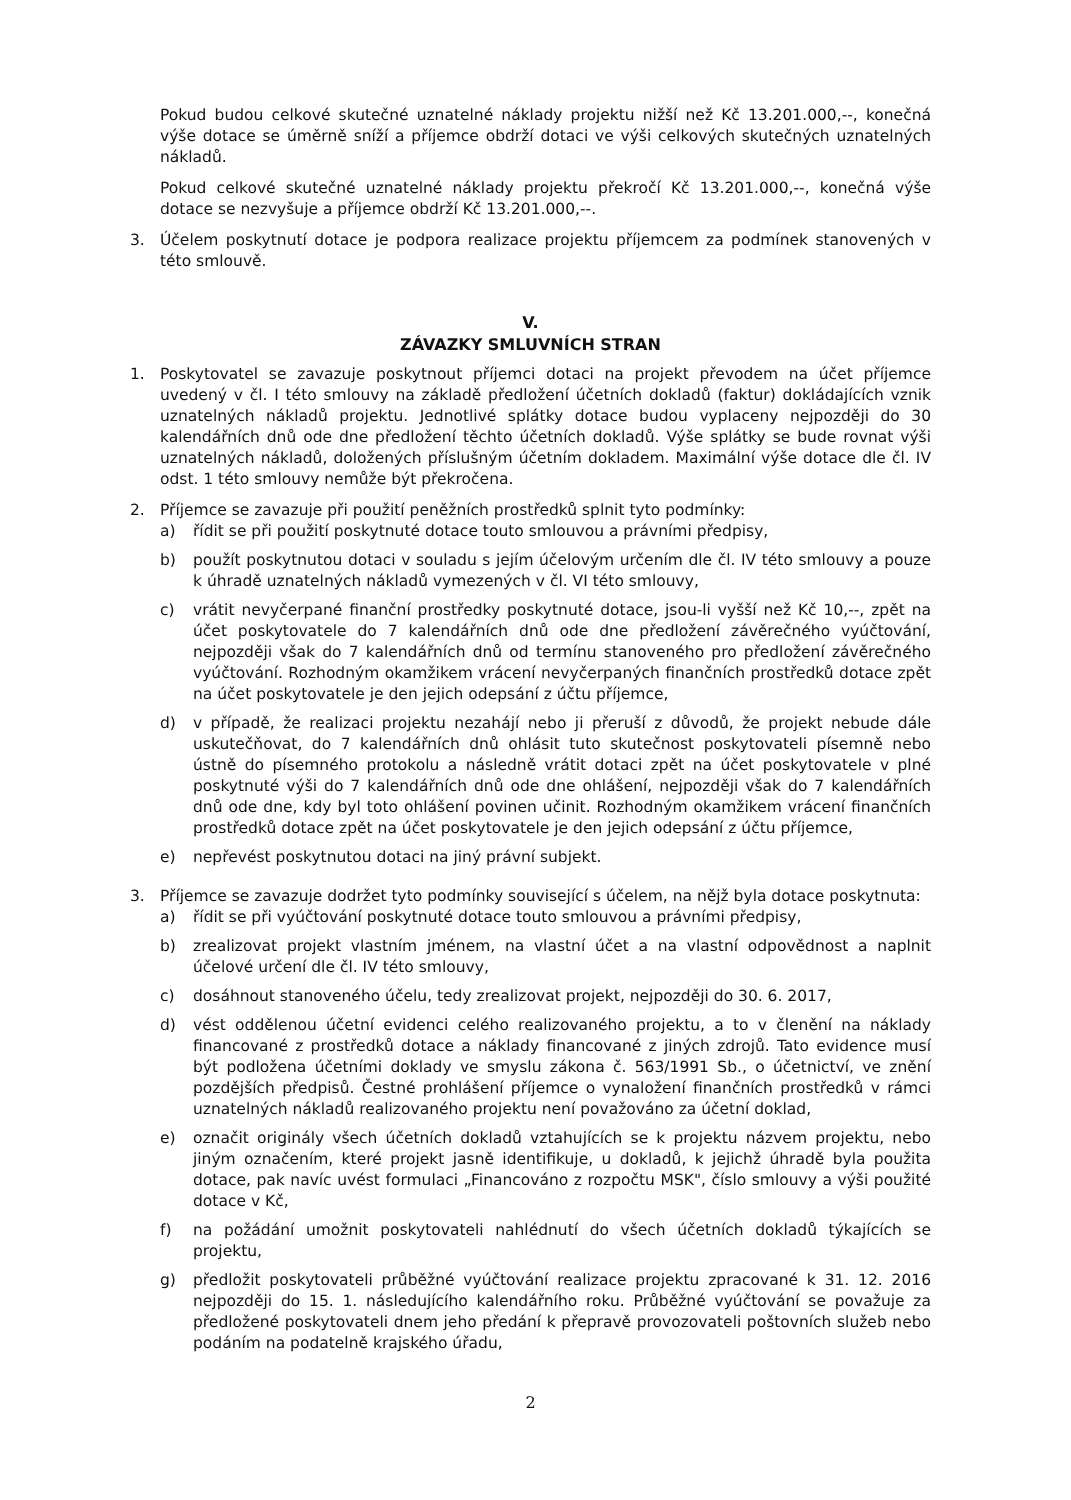Pokud budou celkové skutečné uznatelné náklady projektu nižší než Kč 13.201.000,--, konečná výše dotace se úměrně sníží a příjemce obdrží dotaci ve výši celkových skutečných uznatelných nákladů.
Pokud celkové skutečné uznatelné náklady projektu překročí Kč 13.201.000,--, konečná výše dotace se nezvyšuje a příjemce obdrží Kč 13.201.000,--.
3. Účelem poskytnutí dotace je podpora realizace projektu příjemcem za podmínek stanovených v této smlouvě.
V.
ZÁVAZKY SMLUVNÍCH STRAN
1. Poskytovatel se zavazuje poskytnout příjemci dotaci na projekt převodem na účet příjemce uvedený v čl. I této smlouvy na základě předložení účetních dokladů (faktur) dokládajících vznik uznatelných nákladů projektu. Jednotlivé splátky dotace budou vyplaceny nejpozději do 30 kalendářních dnů ode dne předložení těchto účetních dokladů. Výše splátky se bude rovnat výši uznatelných nákladů, doložených příslušným účetním dokladem. Maximální výše dotace dle čl. IV odst. 1 této smlouvy nemůže být překročena.
2. Příjemce se zavazuje při použití peněžních prostředků splnit tyto podmínky:
a) řídit se při použití poskytnuté dotace touto smlouvou a právními předpisy,
b) použít poskytnutou dotaci v souladu s jejím účelovým určením dle čl. IV této smlouvy a pouze k úhradě uznatelných nákladů vymezených v čl. VI této smlouvy,
c) vrátit nevyčerpané finanční prostředky poskytnuté dotace, jsou-li vyšší než Kč 10,--, zpět na účet poskytovatele do 7 kalendářních dnů ode dne předložení závěrečného vyúčtování, nejpozději však do 7 kalendářních dnů od termínu stanoveného pro předložení závěrečného vyúčtování. Rozhodným okamžikem vrácení nevyčerpaných finančních prostředků dotace zpět na účet poskytovatele je den jejich odepsání z účtu příjemce,
d) v případě, že realizaci projektu nezahájí nebo ji přeruší z důvodů, že projekt nebude dále uskutečňovat, do 7 kalendářních dnů ohlásit tuto skutečnost poskytovateli písemně nebo ústně do písemného protokolu a následně vrátit dotaci zpět na účet poskytovatele v plné poskytnuté výši do 7 kalendářních dnů ode dne ohlášení, nejpozději však do 7 kalendářních dnů ode dne, kdy byl toto ohlášení povinen učinit. Rozhodným okamžikem vrácení finančních prostředků dotace zpět na účet poskytovatele je den jejich odepsání z účtu příjemce,
e) nepřevést poskytnutou dotaci na jiný právní subjekt.
3. Příjemce se zavazuje dodržet tyto podmínky související s účelem, na nějž byla dotace poskytnuta:
a) řídit se při vyúčtování poskytnuté dotace touto smlouvou a právními předpisy,
b) zrealizovat projekt vlastním jménem, na vlastní účet a na vlastní odpovědnost a naplnit účelové určení dle čl. IV této smlouvy,
c) dosáhnout stanoveného účelu, tedy zrealizovat projekt, nejpozději do 30. 6. 2017,
d) vést oddělenou účetní evidenci celého realizovaného projektu, a to v členění na náklady financované z prostředků dotace a náklady financované z jiných zdrojů. Tato evidence musí být podložena účetními doklady ve smyslu zákona č. 563/1991 Sb., o účetnictví, ve znění pozdějších předpisů. Čestné prohlášení příjemce o vynaložení finančních prostředků v rámci uznatelných nákladů realizovaného projektu není považováno za účetní doklad,
e) označit originály všech účetních dokladů vztahujících se k projektu názvem projektu, nebo jiným označením, které projekt jasně identifikuje, u dokladů, k jejichž úhradě byla použita dotace, pak navíc uvést formulaci „Financováno z rozpočtu MSK", číslo smlouvy a výši použité dotace v Kč,
f) na požádání umožnit poskytovateli nahlédnutí do všech účetních dokladů týkajících se projektu,
g) předložit poskytovateli průběžné vyúčtování realizace projektu zpracované k 31. 12. 2016 nejpozději do 15. 1. následujícího kalendářního roku. Průběžné vyúčtování se považuje za předložené poskytovateli dnem jeho předání k přepravě provozovateli poštovních služeb nebo podáním na podatelně krajského úřadu,
2